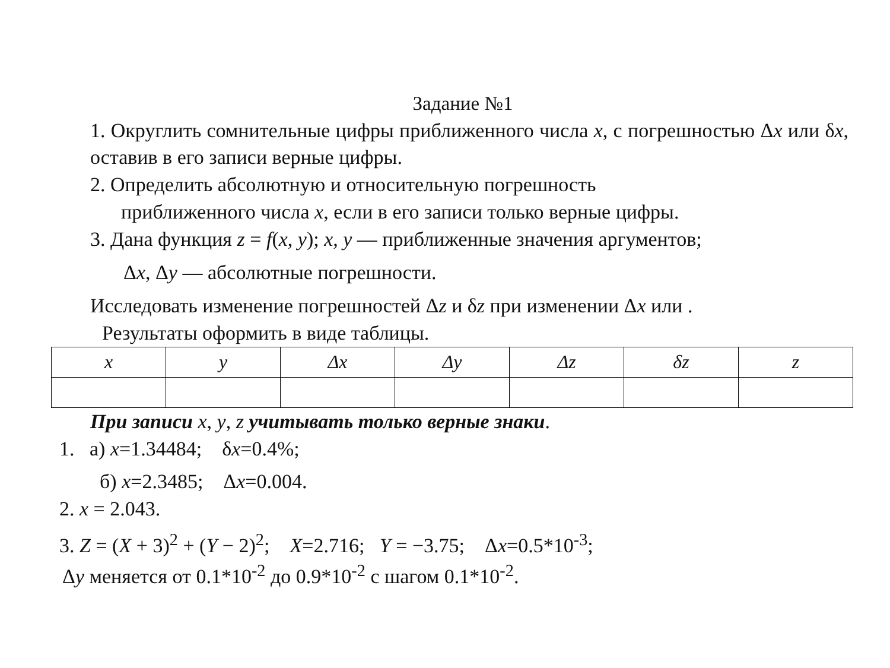Задание №1
1. Округлить сомнительные цифры приближенного числа x, с погрешностью Δx или δx, оставив в его записи верные цифры.
2. Определить абсолютную и относительную погрешность
приближенного числа x, если в его записи только верные цифры.
3. Дана функция z = f(x, y); x, y — приближенные значения аргументов;
Δx, Δy — абсолютные погрешности.
Исследовать изменение погрешностей Δz и δz при изменении Δx или .
Результаты оформить в виде таблицы.
| x | y | Δx | Δy | Δz | δz | z |
При записи x, y, z учитывать только верные знаки.
1. а) x=1.34484; δx=0.4%;
б) x=2.3485; Δx=0.004.
2. x = 2.043.
3. Z = (X + 3)<sup>2</sup> + (Y − 2)<sup>2</sup>; X=2.716; Y = −3.75; Δx=0.5*10<sup>-3</sup>;
Δy меняется от 0.1*10<sup>-2</sup> до 0.9*10<sup>-2</sup> с шагом 0.1*10<sup>-2</sup>.